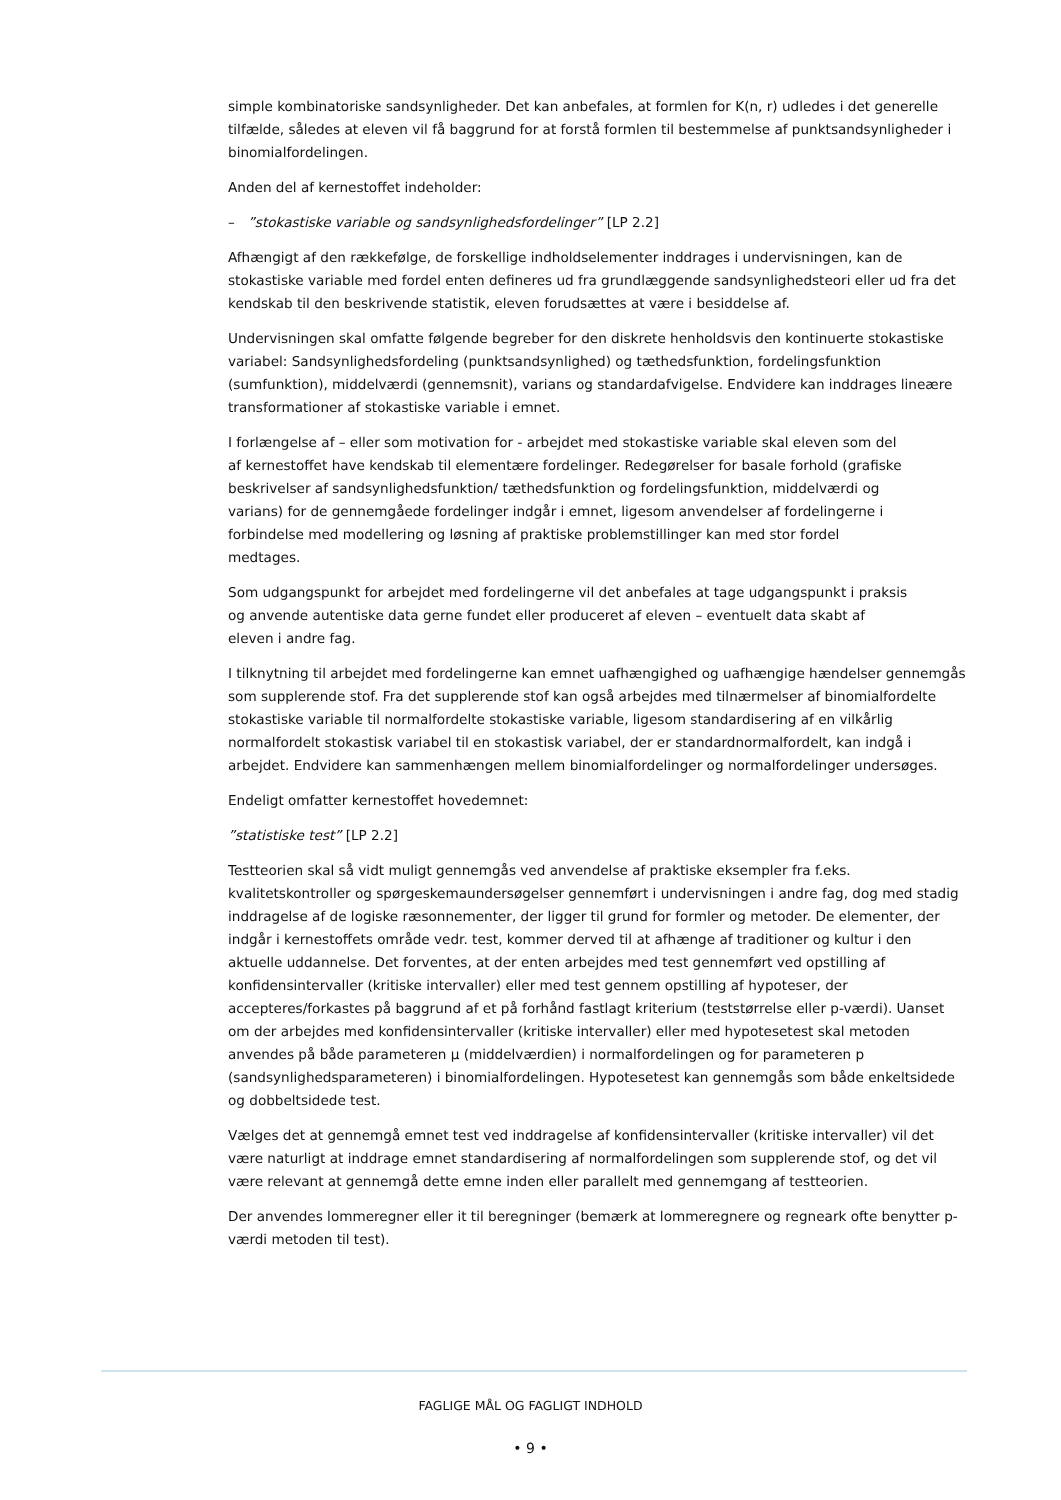simple kombinatoriske sandsynligheder. Det kan anbefales, at formlen for K(n, r) udledes i det generelle tilfælde, således at eleven vil få baggrund for at forstå formlen til bestemmelse af punktsandsynligheder i binomialfordelingen.
Anden del af kernestoffet indeholder:
– ”stokastiske variable og sandsynlighedsfordelinger” [LP 2.2]
Afhængigt af den rækkefølge, de forskellige indholdselementer inddrages i undervisningen, kan de stokastiske variable med fordel enten defineres ud fra grundlæggende sandsynlighedsteori eller ud fra det kendskab til den beskrivende statistik, eleven forudsættes at være i besiddelse af.
Undervisningen skal omfatte følgende begreber for den diskrete henholdsvis den kontinuerte stokastiske variabel: Sandsynlighedsfordeling (punktsandsynlighed) og tæthedsfunktion, fordelingsfunktion (sumfunktion), middelværdi (gennemsnit), varians og standardafvigelse. Endvidere kan inddrages lineære transformationer af stokastiske variable i emnet.
I forlængelse af – eller som motivation for - arbejdet med stokastiske variable skal eleven som del af kernestoffet have kendskab til elementære fordelinger. Redegørelser for basale forhold (grafiske beskrivelser af sandsynlighedsfunktion/ tæthedsfunktion og fordelingsfunktion, middelværdi og varians) for de gennemgåede fordelinger indgår i emnet, ligesom anvendelser af fordelingerne i forbindelse med modellering og løsning af praktiske problemstillinger kan med stor fordel medtages.
Som udgangspunkt for arbejdet med fordelingerne vil det anbefales at tage udgangspunkt i praksis og anvende autentiske data gerne fundet eller produceret af eleven – eventuelt data skabt af eleven i andre fag.
I tilknytning til arbejdet med fordelingerne kan emnet uafhængighed og uafhængige hændelser gennemgås som supplerende stof. Fra det supplerende stof kan også arbejdes med tilnærmelser af binomialfordelte stokastiske variable til normalfordelte stokastiske variable, ligesom standardisering af en vilkårlig normalfordelt stokastisk variabel til en stokastisk variabel, der er standardnormalfordelt, kan indgå i arbejdet. Endvidere kan sammenhængen mellem binomialfordelinger og normalfordelinger undersøges.
Endeligt omfatter kernestoffet hovedemnet:
”statistiske test” [LP 2.2]
Testteorien skal så vidt muligt gennemgås ved anvendelse af praktiske eksempler fra f.eks. kvalitetskontroller og spørgeskemaundersøgelser gennemført i undervisningen i andre fag, dog med stadig inddragelse af de logiske ræsonnementer, der ligger til grund for formler og metoder. De elementer, der indgår i kernestoffets område vedr. test, kommer derved til at afhænge af traditioner og kultur i den aktuelle uddannelse. Det forventes, at der enten arbejdes med test gennemført ved opstilling af konfidensintervaller (kritiske intervaller) eller med test gennem opstilling af hypoteser, der accepteres/forkastes på baggrund af et på forhånd fastlagt kriterium (teststørrelse eller p-værdi). Uanset om der arbejdes med konfidensintervaller (kritiske intervaller) eller med hypotesetest skal metoden anvendes på både parameteren μ (middelværdien) i normalfordelingen og for parameteren p (sandsynlighedsparameteren) i binomialfordelingen. Hypotesetest kan gennemgås som både enkeltsidede og dobbeltsidede test.
Vælges det at gennemgå emnet test ved inddragelse af konfidensintervaller (kritiske intervaller) vil det være naturligt at inddrage emnet standardisering af normalfordelingen som supplerende stof, og det vil være relevant at gennemgå dette emne inden eller parallelt med gennemgang af testteorien.
Der anvendes lommeregner eller it til beregninger (bemærk at lommeregnere og regneark ofte benytter p-værdi metoden til test).
FAGLIGE MÅL OG FAGLIGT INDHOLD
• 9 •